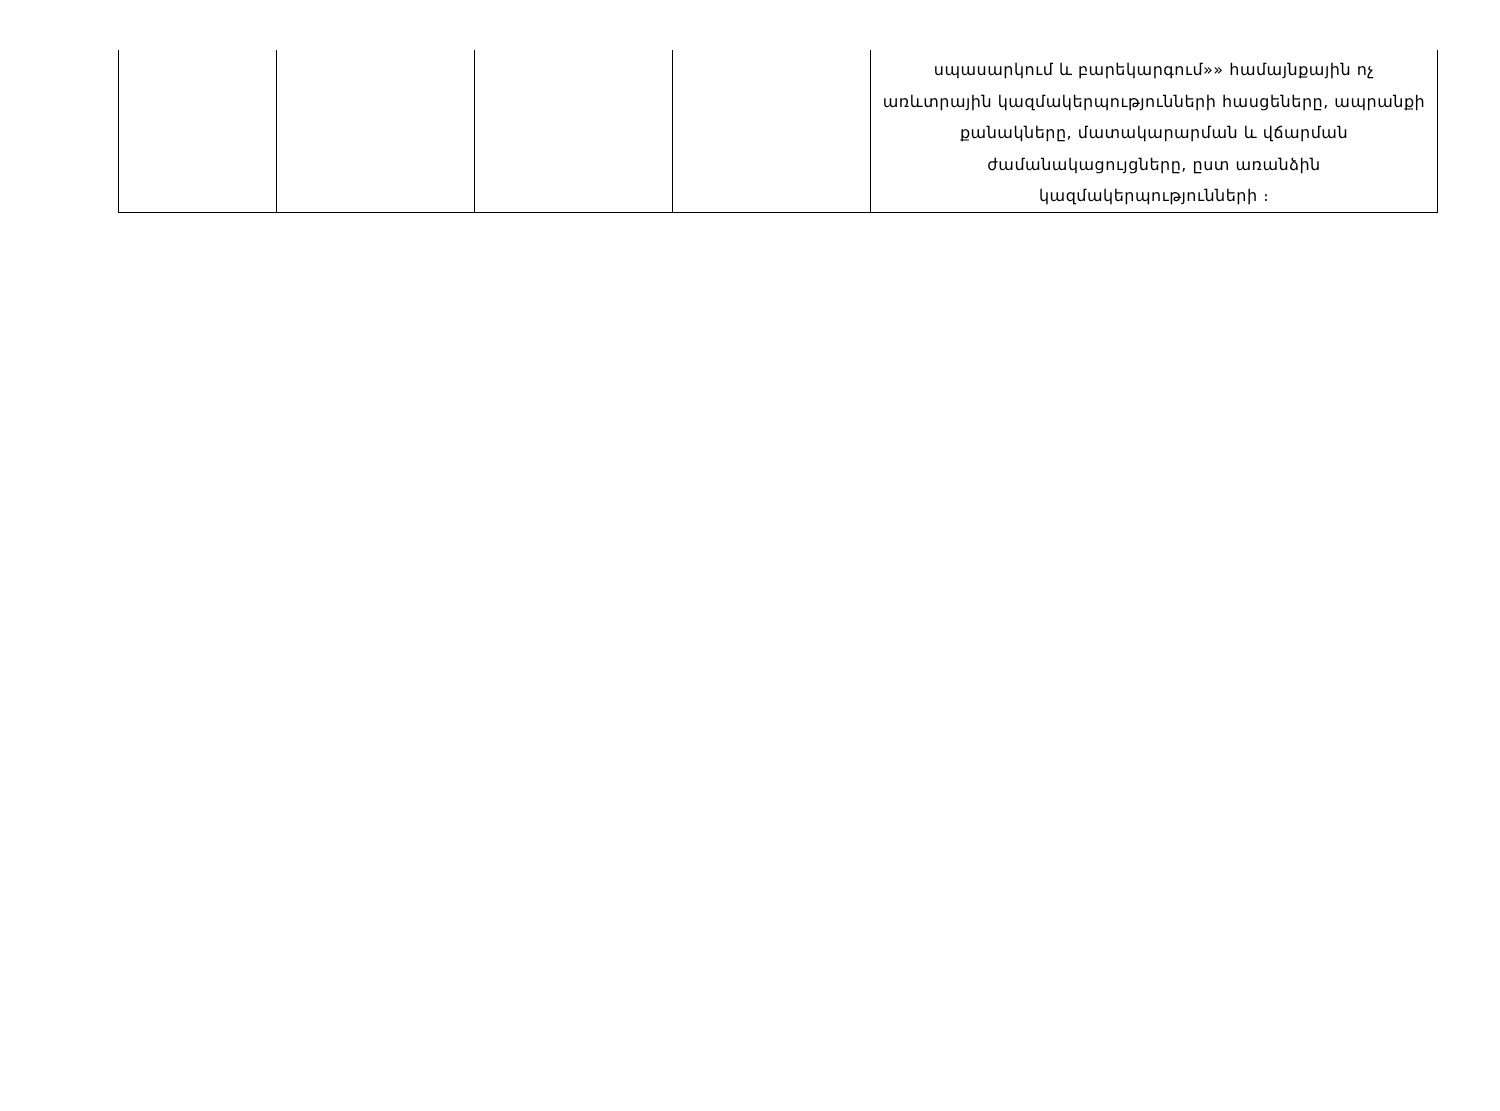| | | | | սպասարկում և բարեկարգում»» համայնքային ոչ առևտրային կազմակերպությունների հասցեները, ապրանքի քանակները, մատակարարման և վճարման ժամանակացույցները, ըստ առանձին կազմակերպությունների ։ |